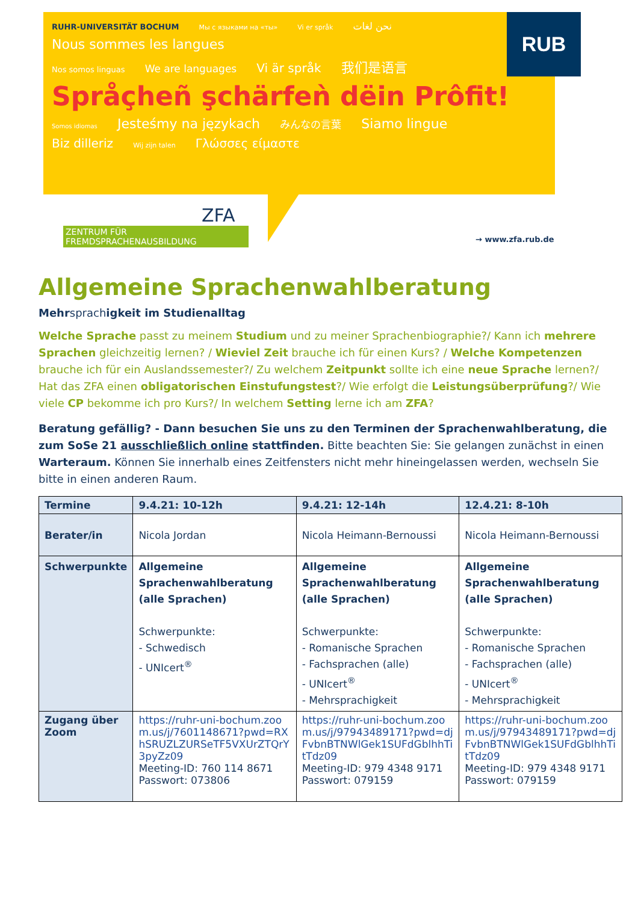RUB
RUHR-UNIVERSITÄT BOCHUM Мы с языками на «ты» Vi er språk نحن لغات
Nous sommes les langues
Nos somos linguas We are languages Vi är språk 我们是语言 Språçheñ şchärfeǹ dëin Prôfit! Somos idiomas Jesteśmy na językach みんなの言葉 Siamo lingue
Biz dilleriz Wij zijn talen Γλώσσες είμαστε
ZFA
ZENTRUM FÜR
FREMDSPRACHENAUSBILDUNG
→ www.zfa.rub.de
Allgemeine Sprachenwahlberatung
Mehrsprachigkeit im Studienalltag
Welche Sprache passt zu meinem Studium und zu meiner Sprachenbiographie?/ Kann ich mehrere Sprachen gleichzeitig lernen? / Wieviel Zeit brauche ich für einen Kurs? / Welche Kompetenzen brauche ich für ein Auslandssemester?/ Zu welchem Zeitpunkt sollte ich eine neue Sprache lernen?/
Hat das ZFA einen obligatorischen Einstufungstest?/ Wie erfolgt die Leistungsüberprüfung?/ Wie viele CP bekomme ich pro Kurs?/ In welchem Setting lerne ich am ZFA?
Beratung gefällig? - Dann besuchen Sie uns zu den Terminen der Sprachenwahlberatung, die zum SoSe 21 ausschließlich online stattfinden. Bitte beachten Sie: Sie gelangen zunächst in einen Warteraum. Können Sie innerhalb eines Zeitfensters nicht mehr hineingelassen werden, wechseln Sie bitte in einen anderen Raum.
| Termine | 9.4.21: 10-12h | 9.4.21: 12-14h | 12.4.21: 8-10h |
| --- | --- | --- | --- |
| Berater/in | Nicola Jordan | Nicola Heimann-Bernoussi | Nicola Heimann-Bernoussi |
| Schwerpunkte | Allgemeine Sprachenwahlberatung (alle Sprachen) Schwerpunkte: - Schwedisch - UNIcert<sup>®</sup> | Allgemeine Sprachenwahlberatung (alle Sprachen) Schwerpunkte: - Romanische Sprachen - Fachsprachen (alle) - UNIcert<sup>®</sup> - Mehrsprachigkeit | Allgemeine Sprachenwahlberatung (alle Sprachen) Schwerpunkte: - Romanische Sprachen - Fachsprachen (alle) - UNIcert<sup>®</sup> - Mehrsprachigkeit |
| Zugang über Zoom | https://ruhr-uni-bochum.zoom.us/j/7601148671?pwd=RXhSRUZLZURSeTF5VXUrZTQrY3pyZz09 Meeting-ID: 760 114 8671 Passwort: 073806 | https://ruhr-uni-bochum.zoom.us/j/97943489171?pwd=djFvbnBTNWlGek1SUFdGblhhTitTdz09 Meeting-ID: 979 4348 9171 Passwort: 079159 | https://ruhr-uni-bochum.zoom.us/j/97943489171?pwd=djFvbnBTNWlGek1SUFdGblhhTitTdz09 Meeting-ID: 979 4348 9171 Passwort: 079159 |